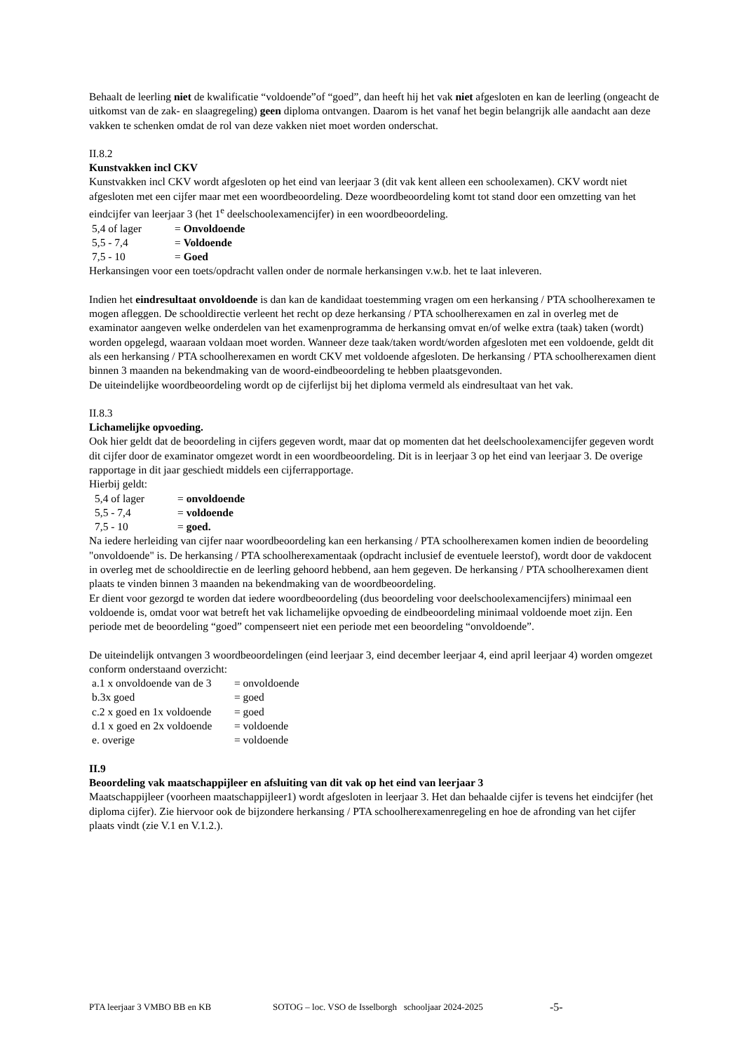Behaalt de leerling niet de kwalificatie “voldoende”of “goed”, dan heeft hij het vak niet afgesloten en kan de leerling (ongeacht de uitkomst van de zak- en slaagregeling) geen diploma ontvangen. Daarom is het vanaf het begin belangrijk alle aandacht aan deze vakken te schenken omdat de rol van deze vakken niet moet worden onderschat.
II.8.2
Kunstvakken incl CKV
Kunstvakken incl CKV wordt afgesloten op het eind van leerjaar 3 (dit vak kent alleen een schoolexamen). CKV wordt niet afgesloten met een cijfer maar met een woordbeoordeling. Deze woordbeoordeling komt tot stand door een omzetting van het eindcijfer van leerjaar 3 (het 1<sup>e</sup> deelschoolexamencijfer) in een woordbeoordeling.
5,4 of lager = Onvoldoende
5,5 - 7,4 = Voldoende
7,5 - 10 = Goed
Herkansingen voor een toets/opdracht vallen onder de normale herkansingen v.w.b. het te laat inleveren.
Indien het eindresultaat onvoldoende is dan kan de kandidaat toestemming vragen om een herkansing / PTA schoolherexamen te mogen afleggen. De schooldirectie verleent het recht op deze herkansing / PTA schoolherexamen en zal in overleg met de examinator aangeven welke onderdelen van het examenprogramma de herkansing omvat en/of welke extra (taak) taken (wordt) worden opgelegd, waaraan voldaan moet worden. Wanneer deze taak/taken wordt/worden afgesloten met een voldoende, geldt dit als een herkansing / PTA schoolherexamen en wordt CKV met voldoende afgesloten. De herkansing / PTA schoolherexamen dient binnen 3 maanden na bekendmaking van de woord-eindbeoordeling te hebben plaatsgevonden.
De uiteindelijke woordbeoordeling wordt op de cijferlijst bij het diploma vermeld als eindresultaat van het vak.
II.8.3
Lichamelijke opvoeding.
Ook hier geldt dat de beoordeling in cijfers gegeven wordt, maar dat op momenten dat het deelschoolexamencijfer gegeven wordt dit cijfer door de examinator omgezet wordt in een woordbeoordeling. Dit is in leerjaar 3 op het eind van leerjaar 3. De overige rapportage in dit jaar geschiedt middels een cijferrapportage.
Hierbij geldt:
5,4 of lager = onvoldoende
5,5 - 7,4 = voldoende
7,5 - 10 = goed.
Na iedere herleiding van cijfer naar woordbeoordeling kan een herkansing / PTA schoolherexamen komen indien de beoordeling "onvoldoende" is. De herkansing / PTA schoolherexamentaak (opdracht inclusief de eventuele leerstof), wordt door de vakdocent in overleg met de schooldirectie en de leerling gehoord hebbend, aan hem gegeven. De herkansing / PTA schoolherexamen dient plaats te vinden binnen 3 maanden na bekendmaking van de woordbeoordeling.
Er dient voor gezorgd te worden dat iedere woordbeoordeling (dus beoordeling voor deelschoolexamencijfers) minimaal een voldoende is, omdat voor wat betreft het vak lichamelijke opvoeding de eindbeoordeling minimaal voldoende moet zijn. Een periode met de beoordeling “goed” compenseert niet een periode met een beoordeling “onvoldoende”.
De uiteindelijk ontvangen 3 woordbeoordelingen (eind leerjaar 3, eind december leerjaar 4, eind april leerjaar 4) worden omgezet conform onderstaand overzicht:
a.1 x onvoldoende van de 3 = onvoldoende
b.3x goed = goed
c.2 x goed en 1x voldoende = goed
d.1 x goed en 2x voldoende = voldoende
e. overige = voldoende
II.9
Beoordeling vak maatschappijleer en afsluiting van dit vak op het eind van leerjaar 3
Maatschappijleer (voorheen maatschappijleer1) wordt afgesloten in leerjaar 3. Het dan behaalde cijfer is tevens het eindcijfer (het diploma cijfer). Zie hiervoor ook de bijzondere herkansing / PTA schoolherexamenregeling en hoe de afronding van het cijfer plaats vindt (zie V.1 en V.1.2.).
PTA leerjaar 3 VMBO BB en KB SOTOG – loc. VSO de Isselborgh schooljaar 2024-2025 -5-